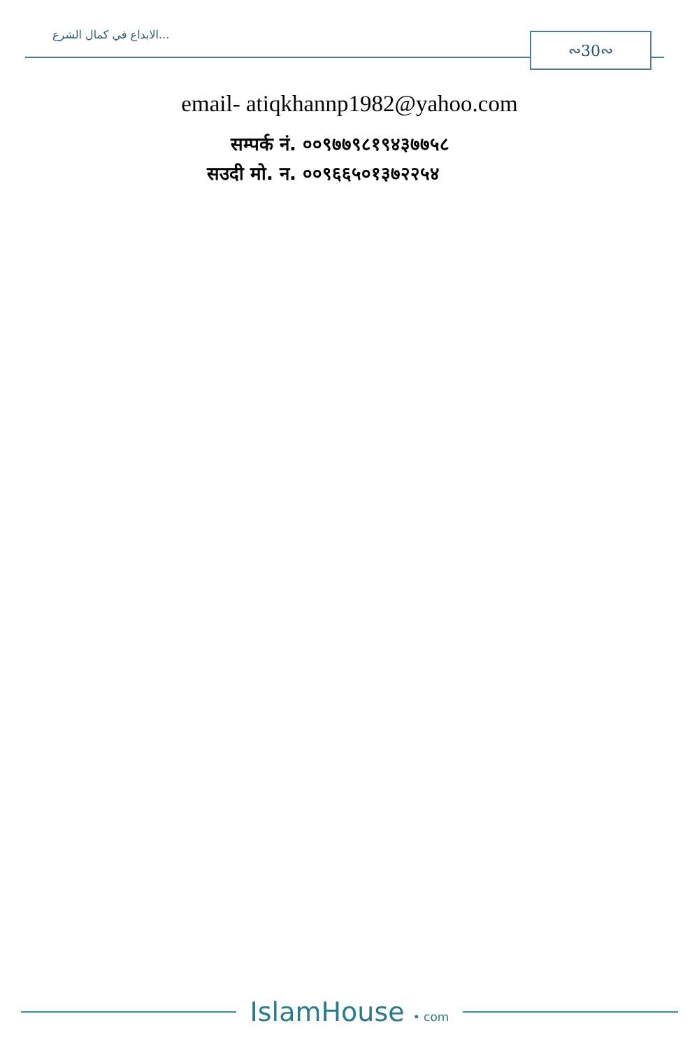الابداع في كمال الشرع... ∾30∾
email- atiqkhannp1982@yahoo.com
सम्पर्क नं. ००९७७९८१९४३७७५८
सउदी मो. न. ००९६६५०१३७२२५४
IslamHouse • com